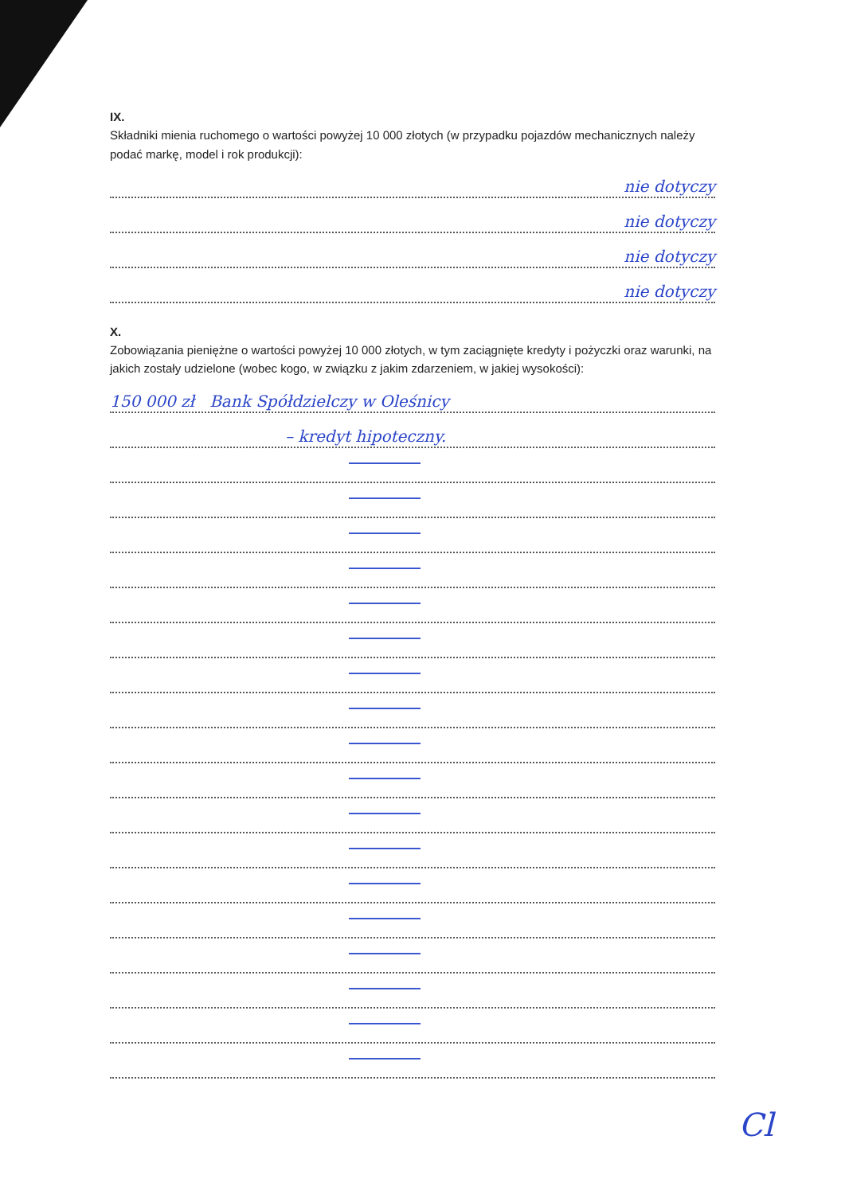IX.
Składniki mienia ruchomego o wartości powyżej 10 000 złotych (w przypadku pojazdów mechanicznych należy podać markę, model i rok produkcji):
nie dotyczy
nie dotyczy
nie dotyczy
nie dotyczy
X.
Zobowiązania pieniężne o wartości powyżej 10 000 złotych, w tym zaciągnięte kredyty i pożyczki oraz warunki, na jakich zostały udzielone (wobec kogo, w związku z jakim zdarzeniem, w jakiej wysokości):
150 000 zł Bank Spółdzielczy w Oleśnicy
– kredyt hipoteczny.
Cl